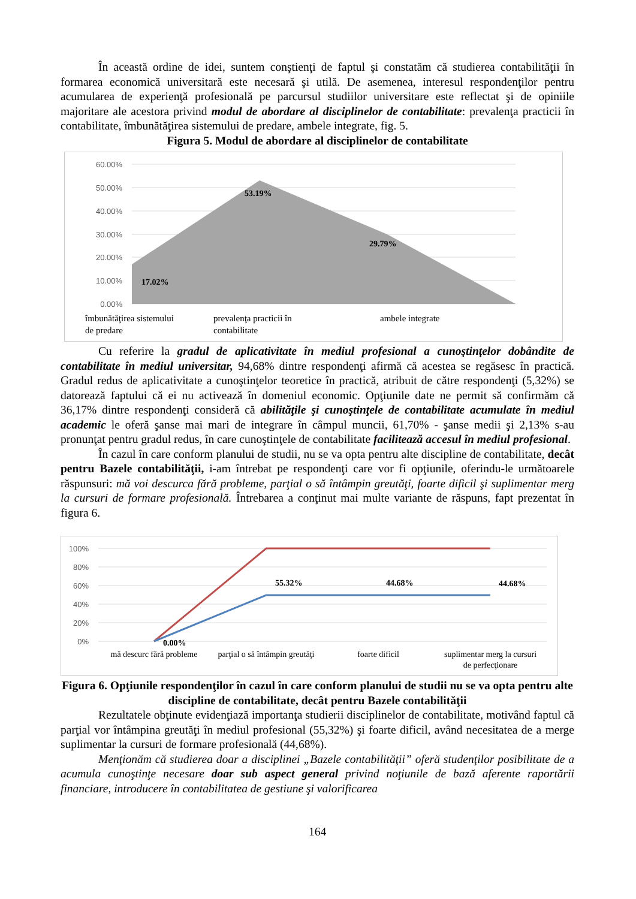În această ordine de idei, suntem conştienţi de faptul şi constatăm că studierea contabilităţii în formarea economică universitară este necesară şi utilă. De asemenea, interesul respondenţilor pentru acumularea de experienţă profesională pe parcursul studiilor universitare este reflectat şi de opiniile majoritare ale acestora privind modul de abordare al disciplinelor de contabilitate: prevalenţa practicii în contabilitate, îmbunătăţirea sistemului de predare, ambele integrate, fig. 5.
Figura 5. Modul de abordare al disciplinelor de contabilitate
60.00%
50.00%
40.00%
30.00%
20.00%
10.00%
0.00%
17.02%
53.19%
29.79%
îmbunătăţirea sistemului
de predare
prevalenţa practicii în
contabilitate
ambele integrate
Cu referire la gradul de aplicativitate în mediul profesional a cunoştinţelor dobândite de contabilitate în mediul universitar, 94,68% dintre respondenţi afirmă că acestea se regăsesc în practică. Gradul redus de aplicativitate a cunoştinţelor teoretice în practică, atribuit de către respondenţi (5,32%) se datorează faptului că ei nu activează în domeniul economic. Opţiunile date ne permit să confirmăm că 36,17% dintre respondenţi consideră că abilităţile şi cunoştinţele de contabilitate acumulate în mediul academic le oferă şanse mai mari de integrare în câmpul muncii, 61,70% - şanse medii şi 2,13% s-au pronunţat pentru gradul redus, în care cunoştinţele de contabilitate facilitează accesul în mediul profesional.
În cazul în care conform planului de studii, nu se va opta pentru alte discipline de contabilitate, decât pentru Bazele contabilităţii, i-am întrebat pe respondenţi care vor fi opţiunile, oferindu-le următoarele răspunsuri: mă voi descurca fără probleme, parţial o să întâmpin greutăţi, foarte dificil şi suplimentar merg la cursuri de formare profesională. Întrebarea a conţinut mai multe variante de răspuns, fapt prezentat în figura 6.
100%
80%
60%
40%
20%
0%
0.00%
55.32%
44.68%
44.68%
mă descurc fără probleme
parţial o să întâmpin greutăţi
foarte dificil
suplimentar merg la cursuri
de perfecţionare
Figura 6. Opţiunile respondenţilor în cazul în care conform planului de studii nu se va opta pentru alte discipline de contabilitate, decât pentru Bazele contabilităţii
Rezultatele obţinute evidenţiază importanţa studierii disciplinelor de contabilitate, motivând faptul că parţial vor întâmpina greutăţi în mediul profesional (55,32%) şi foarte dificil, având necesitatea de a merge suplimentar la cursuri de formare profesională (44,68%).
Menţionăm că studierea doar a disciplinei „Bazele contabilităţii” oferă studenţilor posibilitate de a acumula cunoştinţe necesare doar sub aspect general privind noţiunile de bază aferente raportării financiare, introducere în contabilitatea de gestiune şi valorificarea
164